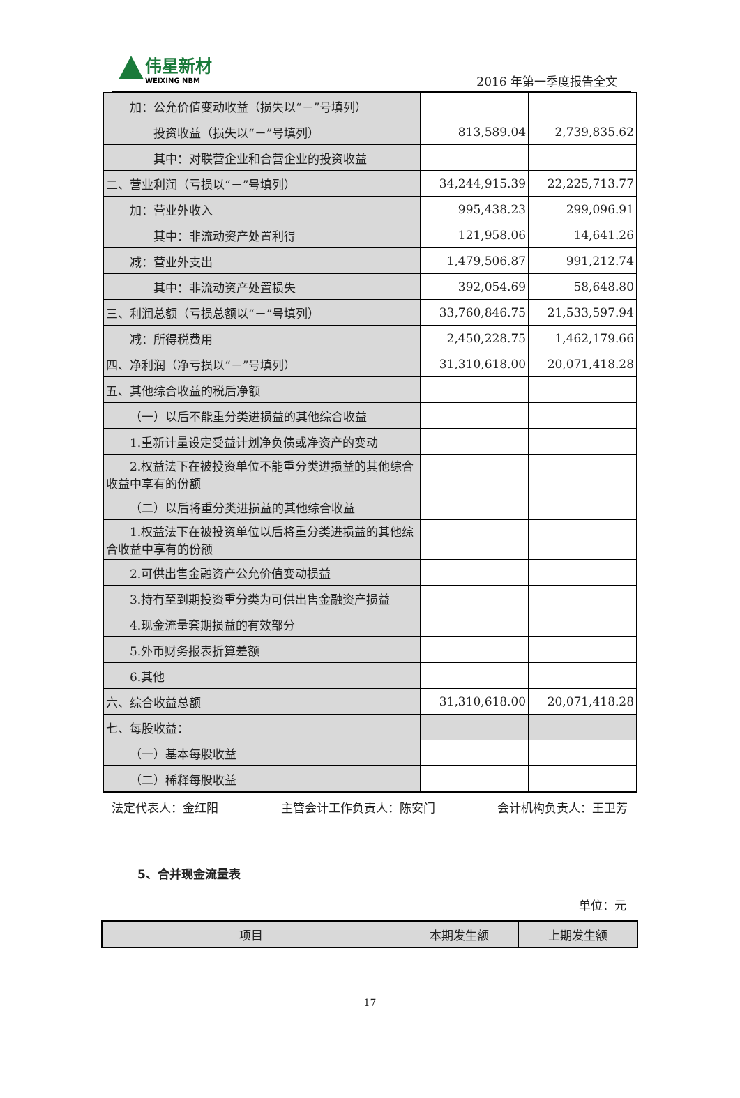伟星新材
WEIXING NBM
2016 年第一季度报告全文
| 加：公允价值变动收益（损失以“－”号填列） | | |
| 投资收益（损失以“－”号填列） | 813,589.04 | 2,739,835.62 |
| 其中：对联营企业和合营企业的投资收益 | | |
| 二、营业利润（亏损以“－”号填列） | 34,244,915.39 | 22,225,713.77 |
| 加：营业外收入 | 995,438.23 | 299,096.91 |
| 其中：非流动资产处置利得 | 121,958.06 | 14,641.26 |
| 减：营业外支出 | 1,479,506.87 | 991,212.74 |
| 其中：非流动资产处置损失 | 392,054.69 | 58,648.80 |
| 三、利润总额（亏损总额以“－”号填列） | 33,760,846.75 | 21,533,597.94 |
| 减：所得税费用 | 2,450,228.75 | 1,462,179.66 |
| 四、净利润（净亏损以“－”号填列） | 31,310,618.00 | 20,071,418.28 |
| 五、其他综合收益的税后净额 | | |
| （一）以后不能重分类进损益的其他综合收益 | | |
| 1.重新计量设定受益计划净负债或净资产的变动 | | |
| 2.权益法下在被投资单位不能重分类进损益的其他综合收益中享有的份额 | | |
| （二）以后将重分类进损益的其他综合收益 | | |
| 1.权益法下在被投资单位以后将重分类进损益的其他综合收益中享有的份额 | | |
| 2.可供出售金融资产公允价值变动损益 | | |
| 3.持有至到期投资重分类为可供出售金融资产损益 | | |
| 4.现金流量套期损益的有效部分 | | |
| 5.外币财务报表折算差额 | | |
| 6.其他 | | |
| 六、综合收益总额 | 31,310,618.00 | 20,071,418.28 |
| 七、每股收益： | | |
| （一）基本每股收益 | | |
| （二）稀释每股收益 | | |
法定代表人：金红阳 主管会计工作负责人：陈安门 会计机构负责人：王卫芳
5、合并现金流量表
单位：元
| 项目 | 本期发生额 | 上期发生额 |
17